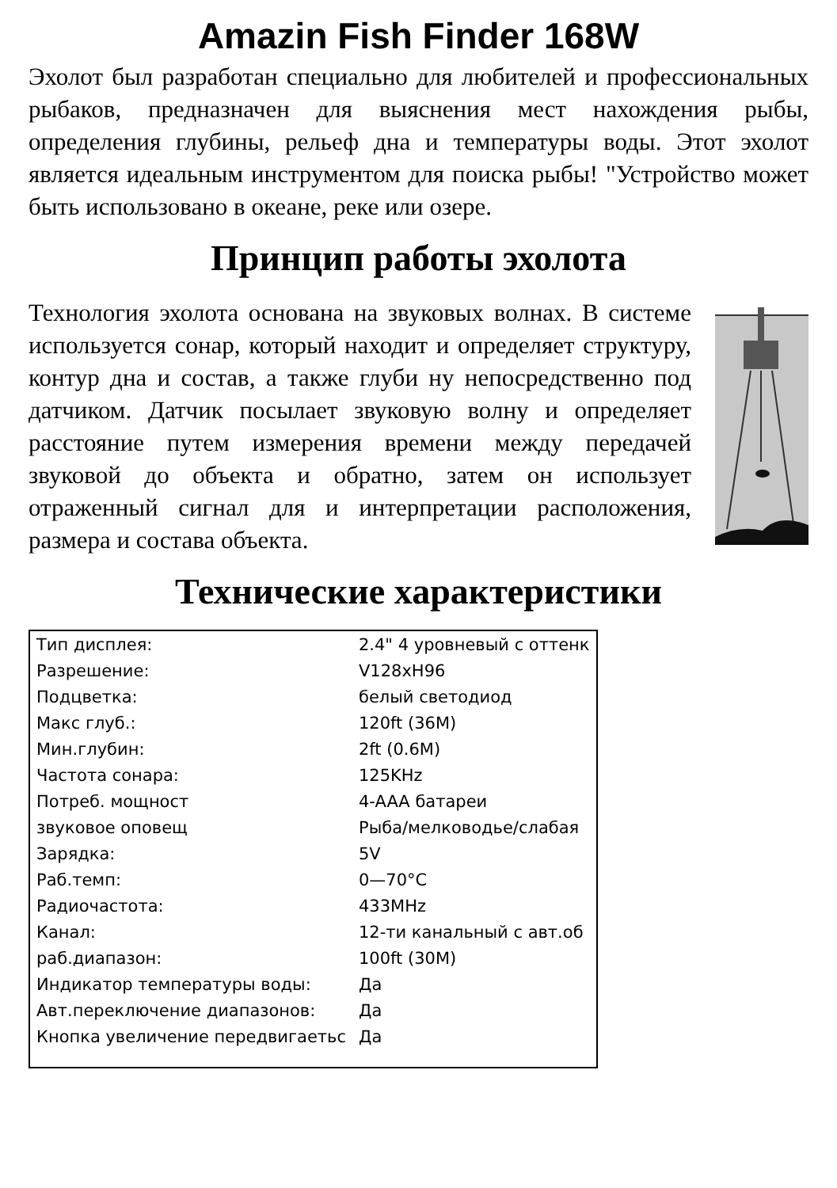Amazin Fish Finder 168W
Эхолот был разработан специально для любителей и профессиональных рыбаков, предназначен для выяснения мест нахождения рыбы, определения глубины, рельеф дна и температуры воды. Этот эхолот является идеальным инструментом для поиска рыбы! "Устройство может быть использовано в океане, реке или озере.
Принцип работы эхолота
Технология эхолота основана на звуковых волнах. В системе используется сонар, который находит и определяет структуру, контур дна и состав, а также глуби ну непосредственно под датчиком. Датчик посылает звуковую волну и определяет расстояние путем измерения времени между передачей звуковой до объекта и обратно, затем он использует отраженный сигнал для и интерпретации расположения, размера и состава объекта.
Технические характеристики
| Тип дисплея: | 2.4" 4 уровневый с оттенк | |
| Разрешение: | V128xH96 | |
| Подцветка: | белый светодиод | |
| Макс глуб.: | 120ft (36M) | |
| Мин.глубин: | 2ft (0.6M) | |
| Частота сонара: | 125KHz | |
| Потреб. мощност | 4-AAA батареи | |
| звуковое оповещ | Рыба/мелководье/слабая | |
| Зарядка: | 5V | |
| Раб.темп: | 0—70°C | |
| Радиочастота: | 433MHz | |
| Канал: | 12-ти канальный с авт.об | |
| раб.диапазон: | 100ft (30M) | |
| Индикатор температуры воды: | | Да |
| Авт.переключение диапазонов: | | Да |
| Кнопка увеличение передвигаетьс | | Да |